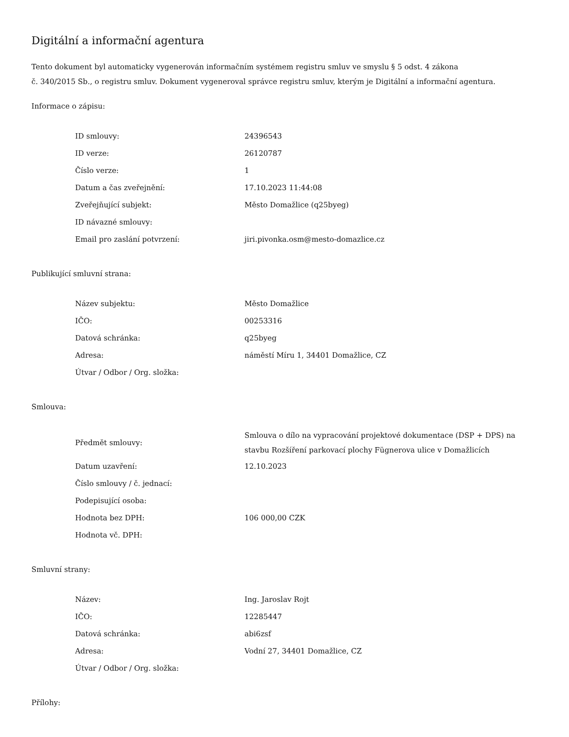Digitální a informační agentura
Tento dokument byl automaticky vygenerován informačním systémem registru smluv ve smyslu § 5 odst. 4 zákona
č. 340/2015 Sb., o registru smluv. Dokument vygeneroval správce registru smluv, kterým je Digitální a informační agentura.
Informace o zápisu:
| ID smlouvy: | 24396543 |
| ID verze: | 26120787 |
| Číslo verze: | 1 |
| Datum a čas zveřejnění: | 17.10.2023 11:44:08 |
| Zveřejňující subjekt: | Město Domažlice (q25byeg) |
| ID návazné smlouvy: | |
| Email pro zaslání potvrzení: | jiri.pivonka.osm@mesto-domazlice.cz |
Publikující smluvní strana:
| Název subjektu: | Město Domažlice |
| IČO: | 00253316 |
| Datová schránka: | q25byeg |
| Adresa: | náměstí Míru 1, 34401 Domažlice, CZ |
| Útvar / Odbor / Org. složka: | |
Smlouva:
| Předmět smlouvy: | Smlouva o dílo na vypracování projektové dokumentace (DSP + DPS) na stavbu Rozšíření parkovací plochy Fügnerova ulice v Domažlicích |
| Datum uzavření: | 12.10.2023 |
| Číslo smlouvy / č. jednací: | |
| Podepisující osoba: | |
| Hodnota bez DPH: | 106 000,00 CZK |
| Hodnota vč. DPH: | |
Smluvní strany:
| Název: | Ing. Jaroslav Rojt |
| IČO: | 12285447 |
| Datová schránka: | abi6zsf |
| Adresa: | Vodní 27, 34401 Domažlice, CZ |
| Útvar / Odbor / Org. složka: | |
Přílohy: